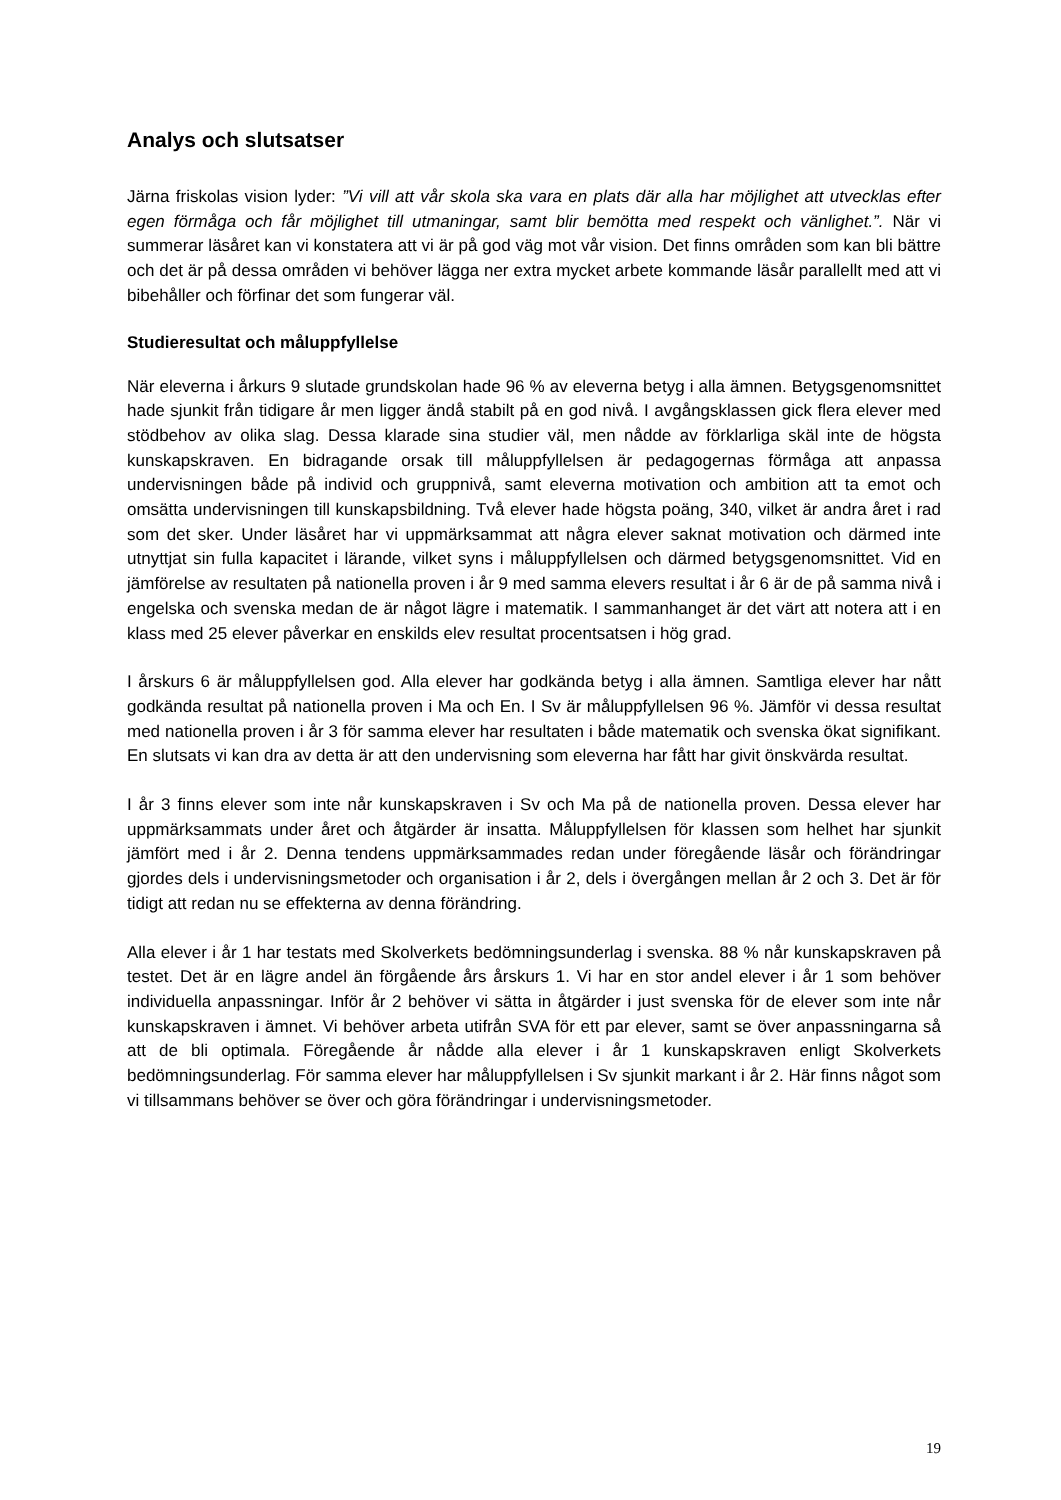Analys och slutsatser
Järna friskolas vision lyder: ”Vi vill att vår skola ska vara en plats där alla har möjlighet att utvecklas efter egen förmåga och får möjlighet till utmaningar, samt blir bemötta med respekt och vänlighet.”. När vi summerar läsåret kan vi konstatera att vi är på god väg mot vår vision. Det finns områden som kan bli bättre och det är på dessa områden vi behöver lägga ner extra mycket arbete kommande läsår parallellt med att vi bibehåller och förfinar det som fungerar väl.
Studieresultat och måluppfyllelse
När eleverna i årkurs 9 slutade grundskolan hade 96 % av eleverna betyg i alla ämnen. Betygsgenomsnittet hade sjunkit från tidigare år men ligger ändå stabilt på en god nivå. I avgångsklassen gick flera elever med stödbehov av olika slag. Dessa klarade sina studier väl, men nådde av förklarliga skäl inte de högsta kunskapskraven. En bidragande orsak till måluppfyllelsen är pedagogernas förmåga att anpassa undervisningen både på individ och gruppnivå, samt eleverna motivation och ambition att ta emot och omsätta undervisningen till kunskapsbildning. Två elever hade högsta poäng, 340, vilket är andra året i rad som det sker. Under läsåret har vi uppmärksammat att några elever saknat motivation och därmed inte utnyttjat sin fulla kapacitet i lärande, vilket syns i måluppfyllelsen och därmed betygsgenomsnittet. Vid en jämförelse av resultaten på nationella proven i år 9 med samma elevers resultat i år 6 är de på samma nivå i engelska och svenska medan de är något lägre i matematik. I sammanhanget är det värt att notera att i en klass med 25 elever påverkar en enskilds elev resultat procentsatsen i hög grad.
I årskurs 6 är måluppfyllelsen god. Alla elever har godkända betyg i alla ämnen. Samtliga elever har nått godkända resultat på nationella proven i Ma och En. I Sv är måluppfyllelsen 96 %. Jämför vi dessa resultat med nationella proven i år 3 för samma elever har resultaten i både matematik och svenska ökat signifikant. En slutsats vi kan dra av detta är att den undervisning som eleverna har fått har givit önskvärda resultat.
I år 3 finns elever som inte når kunskapskraven i Sv och Ma på de nationella proven. Dessa elever har uppmärksammats under året och åtgärder är insatta. Måluppfyllelsen för klassen som helhet har sjunkit jämfört med i år 2. Denna tendens uppmärksammades redan under föregående läsår och förändringar gjordes dels i undervisningsmetoder och organisation i år 2, dels i övergången mellan år 2 och 3. Det är för tidigt att redan nu se effekterna av denna förändring.
Alla elever i år 1 har testats med Skolverkets bedömningsunderlag i svenska. 88 % når kunskapskraven på testet. Det är en lägre andel än förgående års årskurs 1. Vi har en stor andel elever i år 1 som behöver individuella anpassningar. Inför år 2 behöver vi sätta in åtgärder i just svenska för de elever som inte når kunskapskraven i ämnet. Vi behöver arbeta utifrån SVA för ett par elever, samt se över anpassningarna så att de bli optimala. Föregående år nådde alla elever i år 1 kunskapskraven enligt Skolverkets bedömningsunderlag. För samma elever har måluppfyllelsen i Sv sjunkit markant i år 2. Här finns något som vi tillsammans behöver se över och göra förändringar i undervisningsmetoder.
19